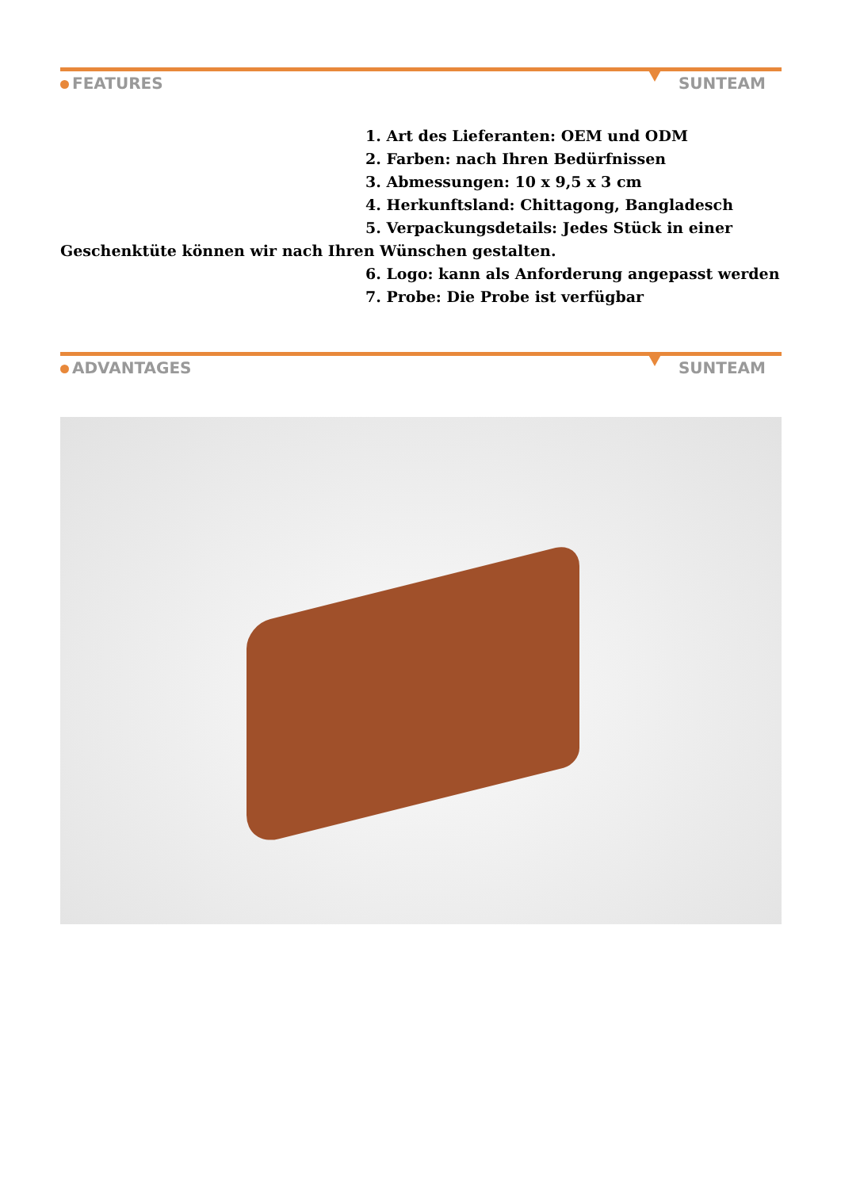FEATURES SUNTEAM
1. Art des Lieferanten: OEM und ODM
2. Farben: nach Ihren Bedürfnissen
3. Abmessungen: 10 x 9,5 x 3 cm
4. Herkunftsland: Chittagong, Bangladesch
5. Verpackungsdetails: Jedes Stück in einer Geschenktüte können wir nach Ihren Wünschen gestalten.
6. Logo: kann als Anforderung angepasst werden
7. Probe: Die Probe ist verfügbar
ADVANTAGES SUNTEAM